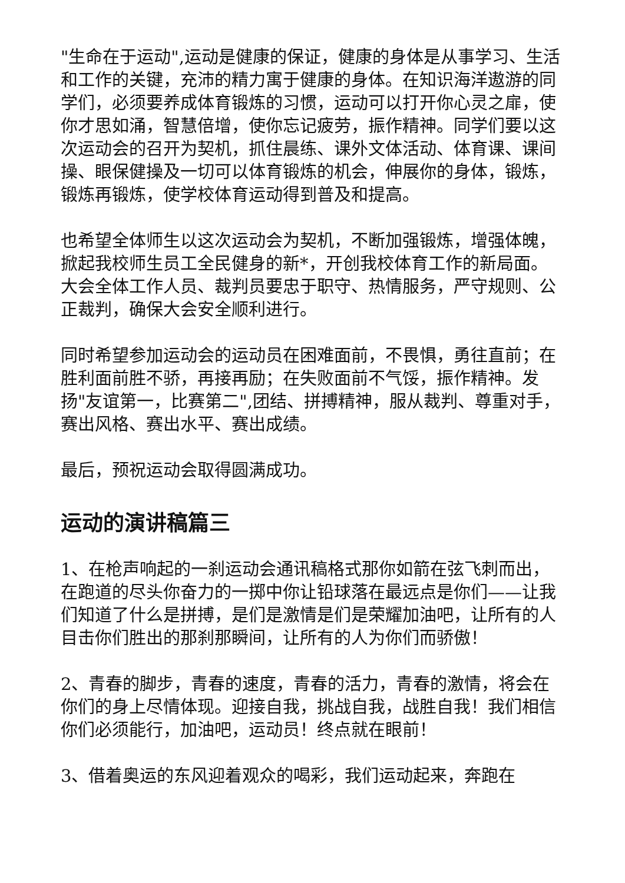"生命在于运动",运动是健康的保证，健康的身体是从事学习、生活和工作的关键，充沛的精力寓于健康的身体。在知识海洋遨游的同学们，必须要养成体育锻炼的习惯，运动可以打开你心灵之扉，使你才思如涌，智慧倍增，使你忘记疲劳，振作精神。同学们要以这次运动会的召开为契机，抓住晨练、课外文体活动、体育课、课间操、眼保健操及一切可以体育锻炼的机会，伸展你的身体，锻炼，锻炼再锻炼，使学校体育运动得到普及和提高。
也希望全体师生以这次运动会为契机，不断加强锻炼，增强体魄，掀起我校师生员工全民健身的新*，开创我校体育工作的新局面。大会全体工作人员、裁判员要忠于职守、热情服务，严守规则、公正裁判，确保大会安全顺利进行。
同时希望参加运动会的运动员在困难面前，不畏惧，勇往直前；在胜利面前胜不骄，再接再励；在失败面前不气馁，振作精神。发扬"友谊第一，比赛第二",团结、拼搏精神，服从裁判、尊重对手，赛出风格、赛出水平、赛出成绩。
最后，预祝运动会取得圆满成功。
运动的演讲稿篇三
1、在枪声响起的一刹运动会通讯稿格式那你如箭在弦飞刺而出，在跑道的尽头你奋力的一掷中你让铅球落在最远点是你们——让我们知道了什么是拼搏，是们是激情是们是荣耀加油吧，让所有的人目击你们胜出的那刹那瞬间，让所有的人为你们而骄傲！
2、青春的脚步，青春的速度，青春的活力，青春的激情，将会在你们的身上尽情体现。迎接自我，挑战自我，战胜自我！我们相信你们必须能行，加油吧，运动员！终点就在眼前！
3、借着奥运的东风迎着观众的喝彩，我们运动起来，奔跑在